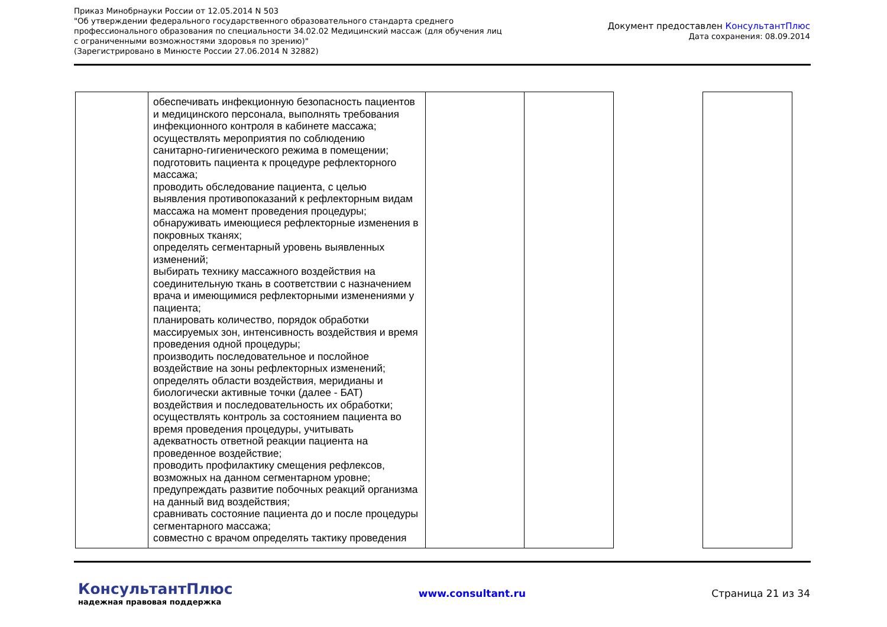Приказ Минобрнауки России от 12.05.2014 N 503
"Об утверждении федерального государственного образовательного стандарта среднего
профессионального образования по специальности 34.02.02 Медицинский массаж (для обучения лиц
с ограниченными возможностями здоровья по зрению)"
(Зарегистрировано в Минюсте России 27.06.2014 N 32882)
Документ предоставлен КонсультантПлюс
Дата сохранения: 08.09.2014
| | обеспечивать инфекционную безопасность пациентов и медицинского персонала, выполнять требования инфекционного контроля в кабинете массажа; осуществлять мероприятия по соблюдению санитарно-гигиенического режима в помещении; подготовить пациента к процедуре рефлекторного массажа; проводить обследование пациента, с целью выявления противопоказаний к рефлекторным видам массажа на момент проведения процедуры; обнаруживать имеющиеся рефлекторные изменения в покровных тканях; определять сегментарный уровень выявленных изменений; выбирать технику массажного воздействия на соединительную ткань в соответствии с назначением врача и имеющимися рефлекторными изменениями у пациента; планировать количество, порядок обработки массируемых зон, интенсивность воздействия и время проведения одной процедуры; производить последовательное и послойное воздействие на зоны рефлекторных изменений; определять области воздействия, меридианы и биологически активные точки (далее - БАТ) воздействия и последовательность их обработки; осуществлять контроль за состоянием пациента во время проведения процедуры, учитывать адекватность ответной реакции пациента на проведенное воздействие; проводить профилактику смещения рефлексов, возможных на данном сегментарном уровне; предупреждать развитие побочных реакций организма на данный вид воздействия; сравнивать состояние пациента до и после процедуры сегментарного массажа; совместно с врачом определять тактику проведения | | | | |
КонсультантПлюс
надежная правовая поддержка
www.consultant.ru Страница 21 из 34